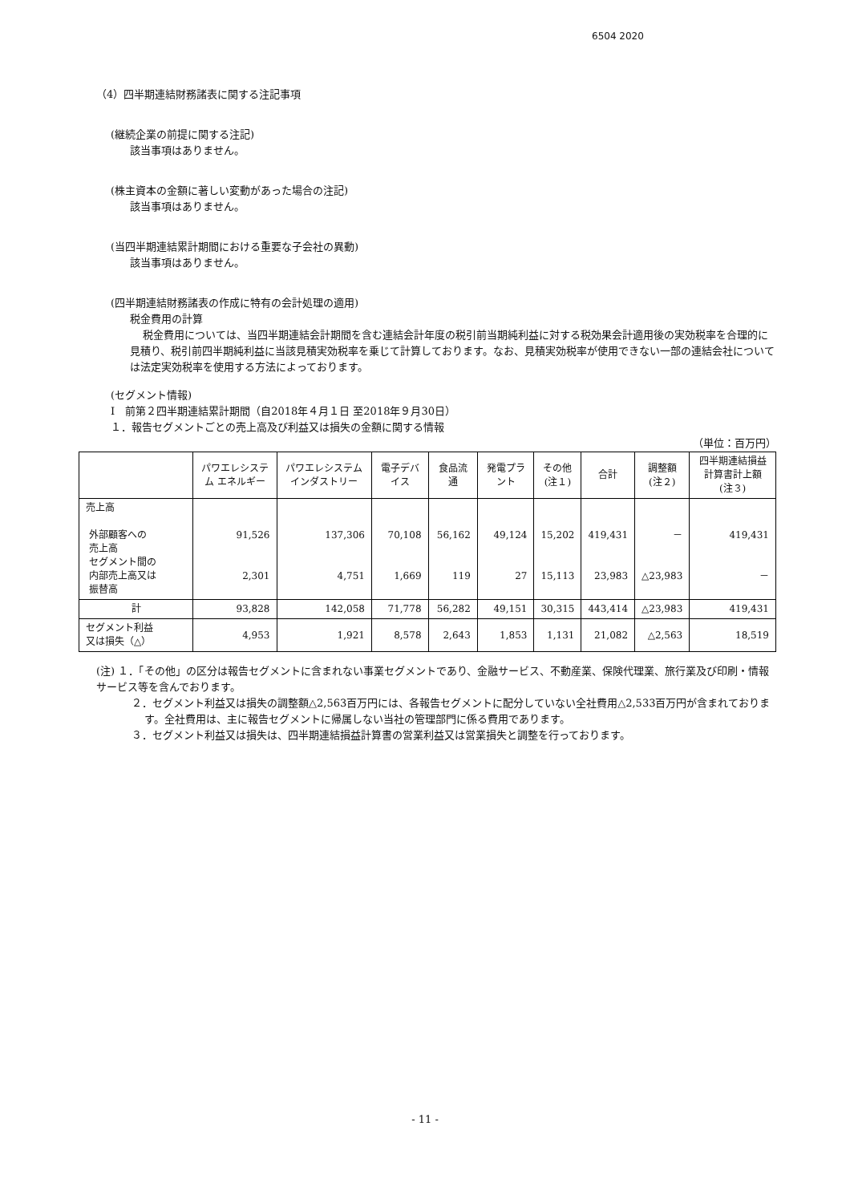6504 2020
（4）四半期連結財務諸表に関する注記事項
(継続企業の前提に関する注記)
該当事項はありません。
(株主資本の金額に著しい変動があった場合の注記)
該当事項はありません。
(当四半期連結累計期間における重要な子会社の異動)
該当事項はありません。
(四半期連結財務諸表の作成に特有の会計処理の適用)
税金費用の計算
税金費用については、当四半期連結会計期間を含む連結会計年度の税引前当期純利益に対する税効果会計適用後の実効税率を合理的に見積り、税引前四半期純利益に当該見積実効税率を乗じて計算しております。なお、見積実効税率が使用できない一部の連結会社については法定実効税率を使用する方法によっております。
(セグメント情報)
Ⅰ　前第２四半期連結累計期間（自2018年４月１日 至2018年９月30日）
１．報告セグメントごとの売上高及び利益又は損失の金額に関する情報
（単位：百万円）
| | パワエレシステム エネルギー | パワエレシステム インダストリー | 電子デバイス | 食品流通 | 発電プラント | その他 (注１) | 合計 | 調整額 (注２) | 四半期連結損益計算書計上額 (注３) |
| --- | --- | --- | --- | --- | --- | --- | --- | --- | --- |
| 売上高 外部顧客への 売上高 セグメント間の 内部売上高又は 振替高 | 91,526 2,301 | 137,306 4,751 | 70,108 1,669 | 56,162 119 | 49,124 27 | 15,202 15,113 | 419,431 23,983 | － △23,983 | 419,431 － |
| 計 | 93,828 | 142,058 | 71,778 | 56,282 | 49,151 | 30,315 | 443,414 | △23,983 | 419,431 |
| セグメント利益 又は損失（△） | 4,953 | 1,921 | 8,578 | 2,643 | 1,853 | 1,131 | 21,082 | △2,563 | 18,519 |
(注) １．「その他」の区分は報告セグメントに含まれない事業セグメントであり、金融サービス、不動産業、保険代理業、旅行業及び印刷・情報サービス等を含んでおります。
２．セグメント利益又は損失の調整額△2,563百万円には、各報告セグメントに配分していない全社費用△2,533百万円が含まれております。全社費用は、主に報告セグメントに帰属しない当社の管理部門に係る費用であります。
３．セグメント利益又は損失は、四半期連結損益計算書の営業利益又は営業損失と調整を行っております。
- 11 -